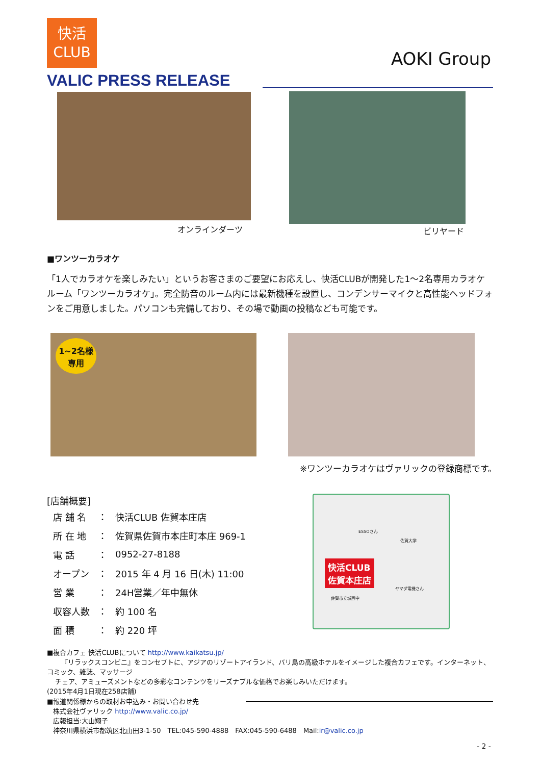快活
CLUB
AOKI Group
VALIC PRESS RELEASE
オンラインダーツ ビリヤード
■ワンツーカラオケ
「1人でカラオケを楽しみたい」というお客さまのご要望にお応えし、快活CLUBが開発した1～2名専用カラオケルーム「ワンツーカラオケ」。完全防音のルーム内には最新機種を設置し、コンデンサーマイクと高性能ヘッドフォンをご用意しました。パソコンも完備しており、その場で動画の投稿なども可能です。
1~2名様
専用
※ワンツーカラオケはヴァリックの登録商標です。
[店舗概要]
| 店 舗 名 | ： | 快活CLUB 佐賀本庄店 |
| 所 在 地 | ： | 佐賀県佐賀市本庄町本庄 969-1 |
| 電 話 | ： | 0952-27-8188 |
| オープン | ： | 2015 年 4 月 16 日(木) 11:00 |
| 営 業 | ： | 24H営業／年中無休 |
| 収容人数 | ： | 約 100 名 |
| 面 積 | ： | 約 220 坪 |
快活CLUB
佐賀本庄店
ESSOさん
佐賀大学
ヤマダ電機さん
佐賀市立城西中
■複合カフェ 快活CLUBについて http://www.kaikatsu.jp/
『リラックスコンビニ』をコンセプトに、アジアのリゾートアイランド、バリ島の高級ホテルをイメージした複合カフェです。インターネット、コミック、雑誌、マッサージ
チェア、アミューズメントなどの多彩なコンテンツをリーズナブルな価格でお楽しみいただけます。
(2015年4月1日現在258店舗)
■報道関係様からの取材お申込み・お問い合わせ先
株式会社ヴァリック http://www.valic.co.jp/
広報担当:大山翔子
神奈川県横浜市都筑区北山田3-1-50　TEL:045-590-4888　FAX:045-590-6488　Mail:ir@valic.co.jp
- 2 -